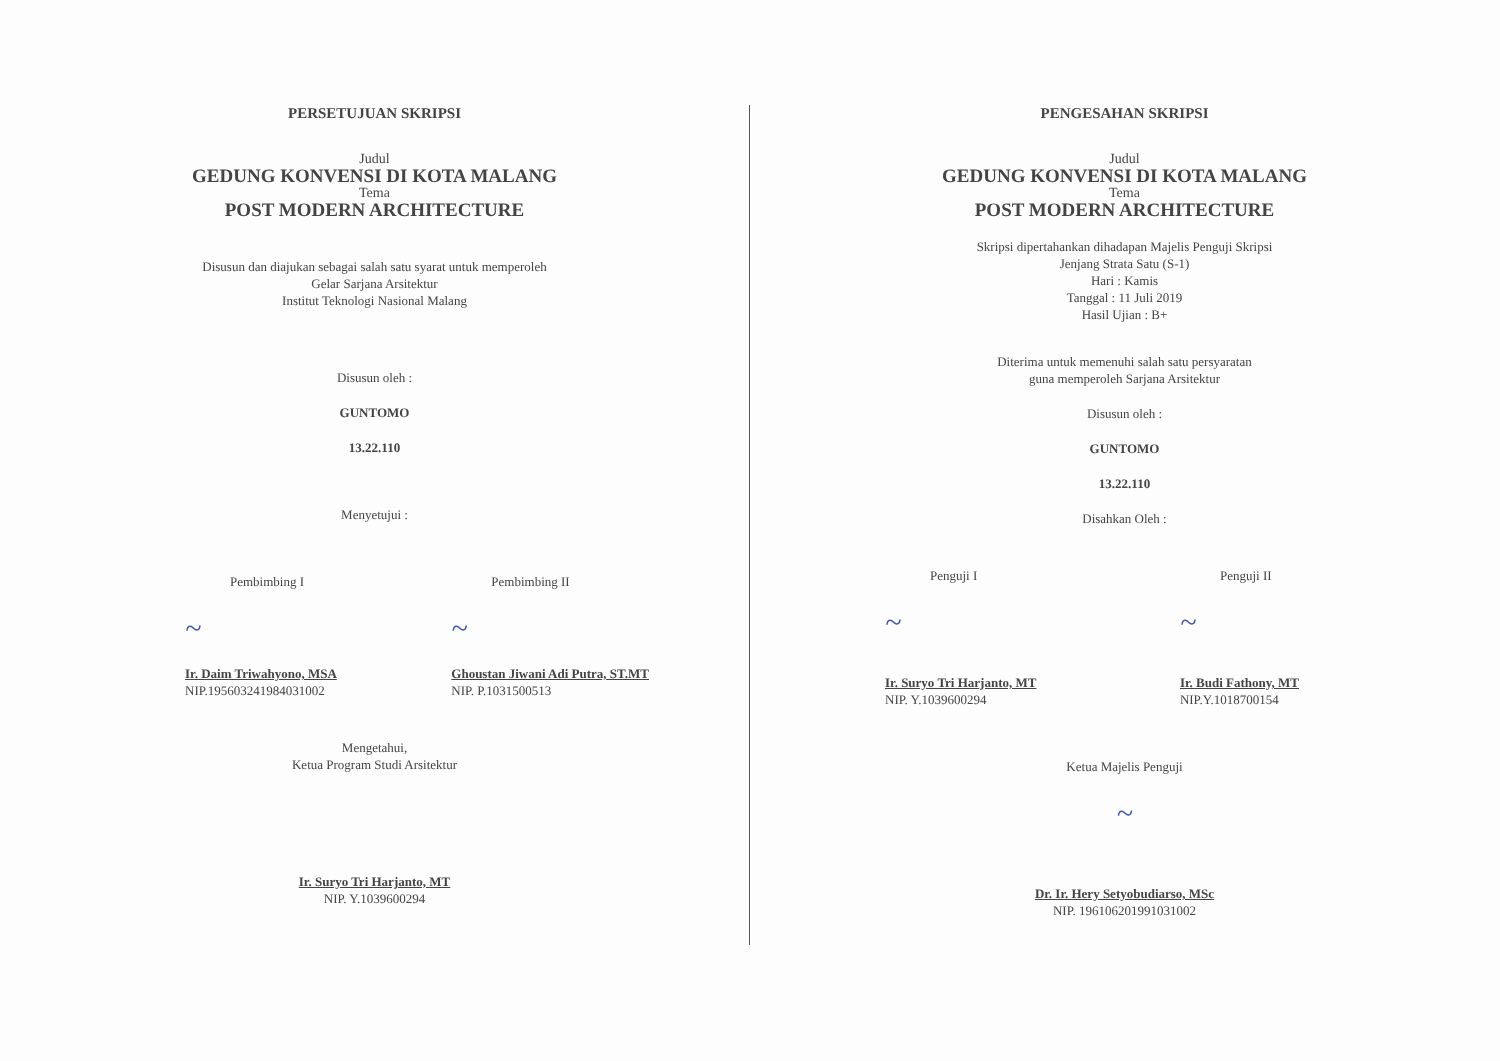PERSETUJUAN SKRIPSI
Judul
GEDUNG KONVENSI DI KOTA MALANG
Tema
POST MODERN ARCHITECTURE
Disusun dan diajukan sebagai salah satu syarat untuk memperoleh
Gelar Sarjana Arsitektur
Institut Teknologi Nasional Malang
Disusun oleh :
GUNTOMO
13.22.110
Menyetujui :
Pembimbing I
~
Ir. Daim Triwahyono, MSA
NIP.195603241984031002
Pembimbing II
~
Ghoustan Jiwani Adi Putra, ST.MT
NIP. P.1031500513
Mengetahui,
Ketua Program Studi Arsitektur
Ir. Suryo Tri Harjanto, MT
NIP. Y.1039600294
PENGESAHAN SKRIPSI
Judul
GEDUNG KONVENSI DI KOTA MALANG
Tema
POST MODERN ARCHITECTURE
Skripsi dipertahankan dihadapan Majelis Penguji Skripsi
Jenjang Strata Satu (S-1)
Hari : Kamis
Tanggal : 11 Juli 2019
Hasil Ujian : B+
Diterima untuk memenuhi salah satu persyaratan
guna memperoleh Sarjana Arsitektur
Disusun oleh :
GUNTOMO
13.22.110
Disahkan Oleh :
Penguji I
~
Ir. Suryo Tri Harjanto, MT
NIP. Y.1039600294
Penguji II
~
Ir. Budi Fathony, MT
NIP.Y.1018700154
Ketua Majelis Penguji
~
Dr. Ir. Hery Setyobudiarso, MSc
NIP. 196106201991031002